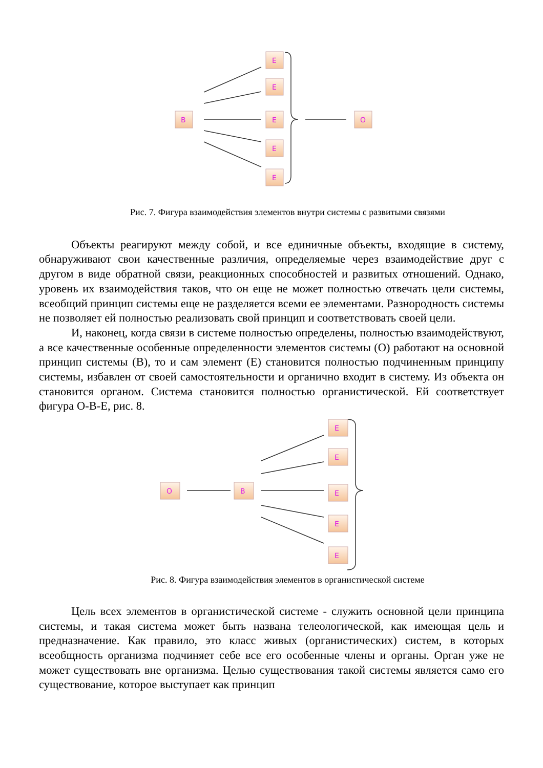B
E
E
E
E
E
O
Рис. 7. Фигура взаимодействия элементов внутри системы с развитыми связями
Объекты реагируют между собой, и все единичные объекты, входящие в систему, обнаруживают свои качественные различия, определяемые через взаимодействие друг с другом в виде обратной связи, реакционных способностей и развитых отношений. Однако, уровень их взаимодействия таков, что он еще не может полностью отвечать цели системы, всеобщий принцип системы еще не разделяется всеми ее элементами. Разнородность системы не позволяет ей полностью реализовать свой принцип и соответствовать своей цели.
И, наконец, когда связи в системе полностью определены, полностью взаимодействуют, а все качественные особенные определенности элементов системы (О) работают на основной принцип системы (В), то и сам элемент (Е) становится полностью подчиненным принципу системы, избавлен от своей самостоятельности и органично входит в систему. Из объекта он становится органом. Система становится полностью органистической. Ей соответствует фигура О-В-Е, рис. 8.
O
B
E
E
E
E
E
Рис. 8. Фигура взаимодействия элементов в органистической системе
Цель всех элементов в органистической системе - служить основной цели принципа системы, и такая система может быть названа телеологической, как имеющая цель и предназначение. Как правило, это класс живых (органистических) систем, в которых всеобщность организма подчиняет себе все его особенные члены и органы. Орган уже не может существовать вне организма. Целью существования такой системы является само его существование, которое выступает как принцип